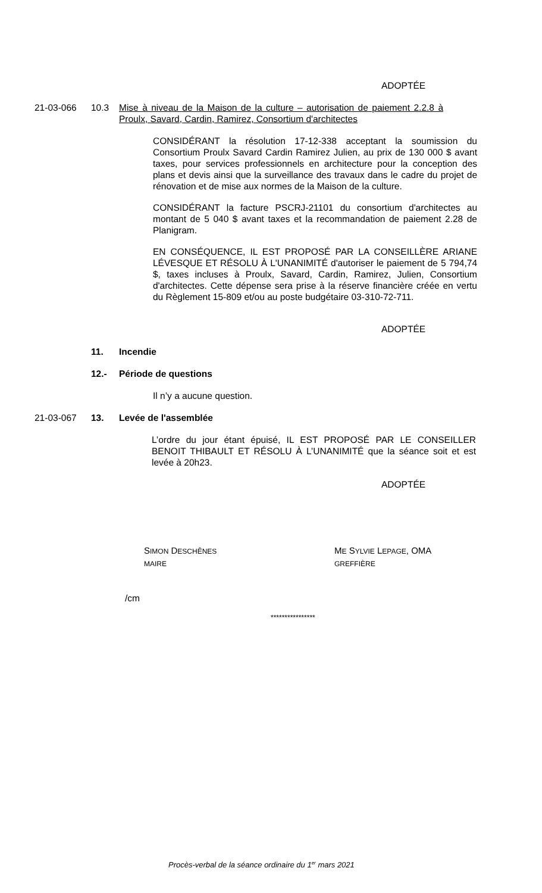ADOPTÉE
21-03-066 10.3 Mise à niveau de la Maison de la culture – autorisation de paiement 2.2.8 à Proulx, Savard, Cardin, Ramirez, Consortium d'architectes
CONSIDÉRANT la résolution 17-12-338 acceptant la soumission du Consortium Proulx Savard Cardin Ramirez Julien, au prix de 130 000 $ avant taxes, pour services professionnels en architecture pour la conception des plans et devis ainsi que la surveillance des travaux dans le cadre du projet de rénovation et de mise aux normes de la Maison de la culture.
CONSIDÉRANT la facture PSCRJ-21101 du consortium d'architectes au montant de 5 040 $ avant taxes et la recommandation de paiement 2.28 de Planigram.
EN CONSÉQUENCE, IL EST PROPOSÉ PAR LA CONSEILLÈRE ARIANE LÉVESQUE ET RÉSOLU À L'UNANIMITÉ d'autoriser le paiement de 5 794,74 $, taxes incluses à Proulx, Savard, Cardin, Ramirez, Julien, Consortium d'architectes. Cette dépense sera prise à la réserve financière créée en vertu du Règlement 15-809 et/ou au poste budgétaire 03-310-72-711.
ADOPTÉE
11. Incendie
12.- Période de questions
Il n’y a aucune question.
21-03-067 13. Levée de l'assemblée
L’ordre du jour étant épuisé, IL EST PROPOSÉ PAR LE CONSEILLER BENOIT THIBAULT ET RÉSOLU À L’UNANIMITÉ que la séance soit et est levée à 20h23.
ADOPTÉE
SIMON DESCHÊNES
MAIRE
ME SYLVIE LEPAGE, OMA
GREFFIÈRE
/cm
****************
Procès-verbal de la séance ordinaire du 1<sup>er</sup> mars 2021